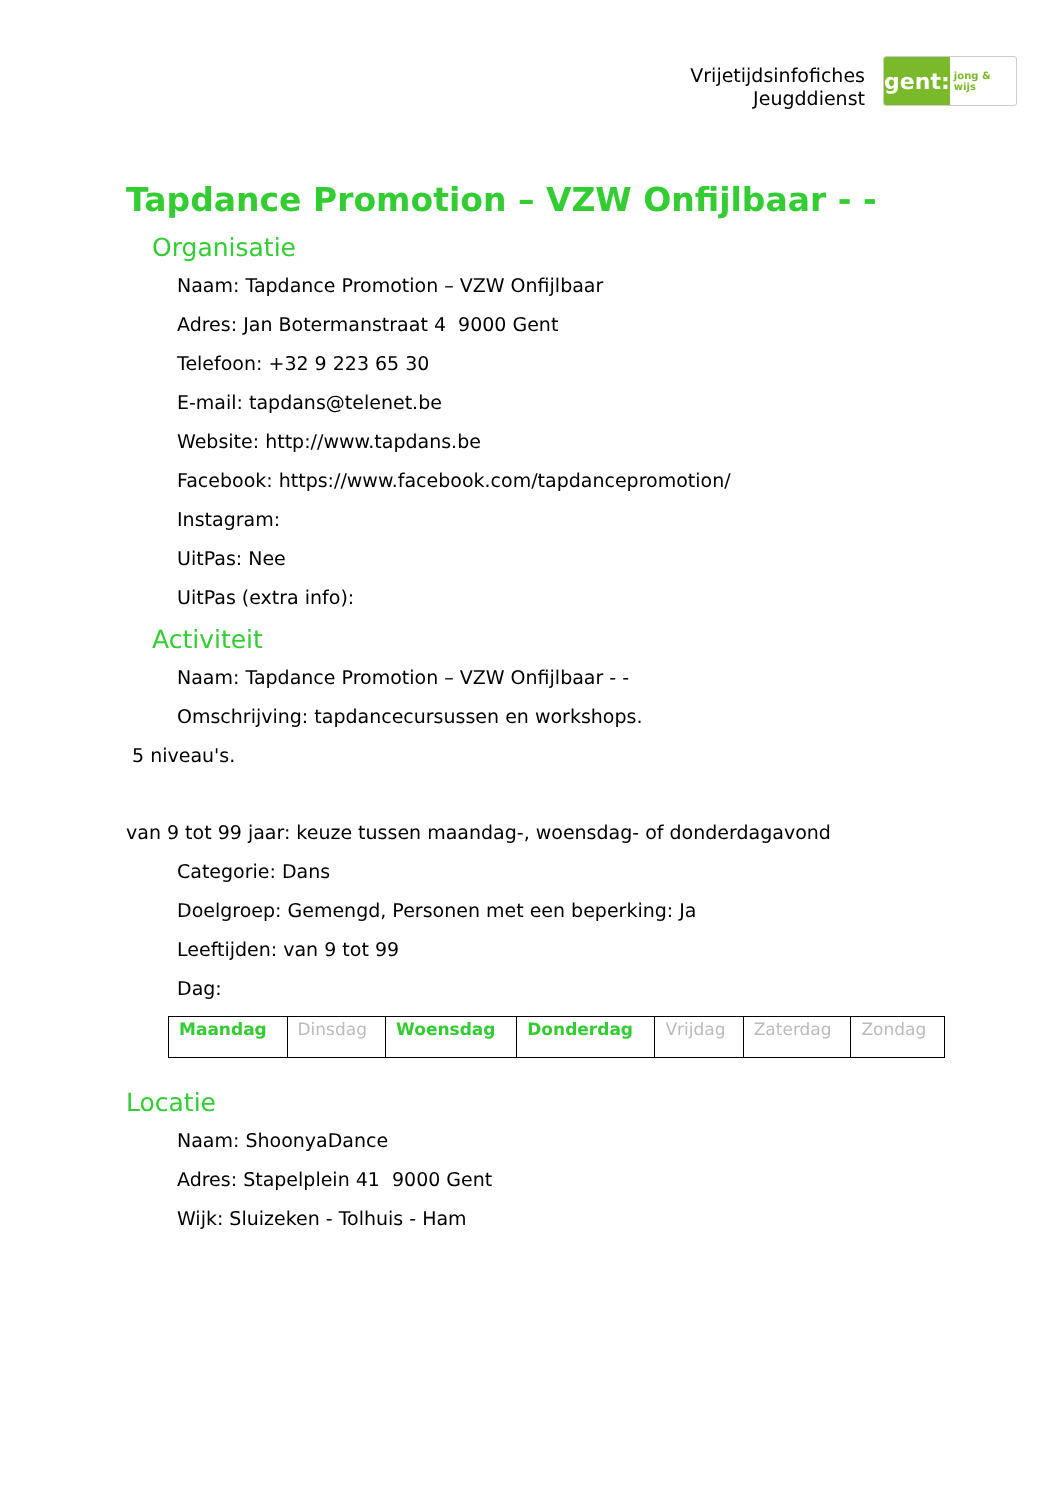Vrijetijdsinfofiches
Jeugddienst
gent:
jong & wijs
Tapdance Promotion – VZW Onfijlbaar - -
Organisatie
Naam: Tapdance Promotion – VZW Onfijlbaar
Adres: Jan Botermanstraat 4 9000 Gent
Telefoon: +32 9 223 65 30
E-mail: tapdans@telenet.be
Website: http://www.tapdans.be
Facebook: https://www.facebook.com/tapdancepromotion/
Instagram:
UitPas: Nee
UitPas (extra info):
Activiteit
Naam: Tapdance Promotion – VZW Onfijlbaar - -
Omschrijving: tapdancecursussen en workshops.
5 niveau's.
van 9 tot 99 jaar: keuze tussen maandag-, woensdag- of donderdagavond
Categorie: Dans
Doelgroep: Gemengd, Personen met een beperking: Ja
Leeftijden: van 9 tot 99
Dag:
| Maandag | Dinsdag | Woensdag | Donderdag | Vrijdag | Zaterdag | Zondag |
Locatie
Naam: ShoonyaDance
Adres: Stapelplein 41 9000 Gent
Wijk: Sluizeken - Tolhuis - Ham